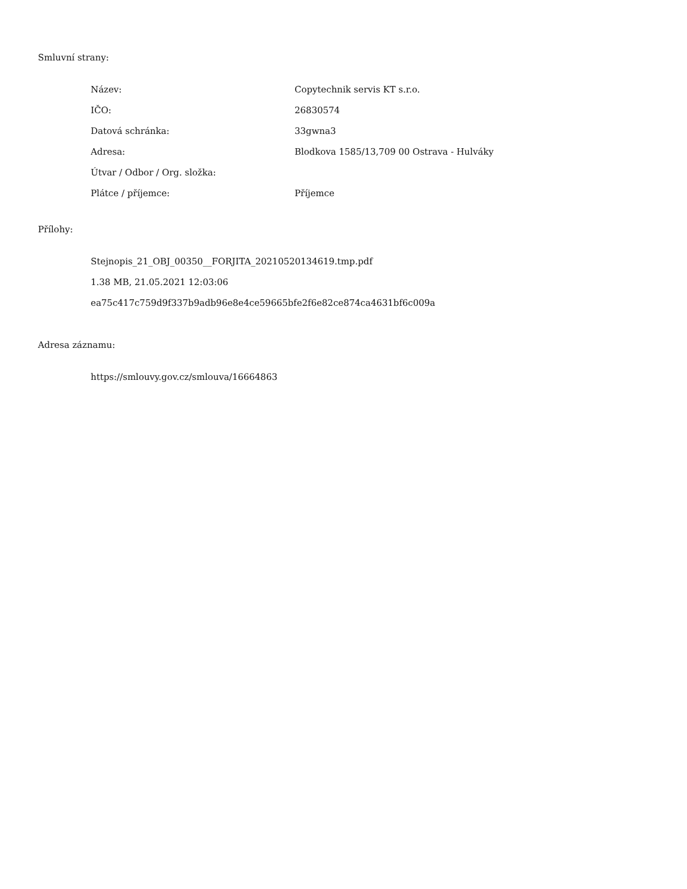Smluvní strany:
| Název: | Copytechnik servis KT s.r.o. |
| IČO: | 26830574 |
| Datová schránka: | 33gwna3 |
| Adresa: | Blodkova 1585/13,709 00 Ostrava - Hulváky |
| Útvar / Odbor / Org. složka: | |
| Plátce / příjemce: | Příjemce |
Přílohy:
Stejnopis_21_OBJ_00350__FORJITA_20210520134619.tmp.pdf
1.38 MB, 21.05.2021 12:03:06
ea75c417c759d9f337b9adb96e8e4ce59665bfe2f6e82ce874ca4631bf6c009a
Adresa záznamu:
https://smlouvy.gov.cz/smlouva/16664863